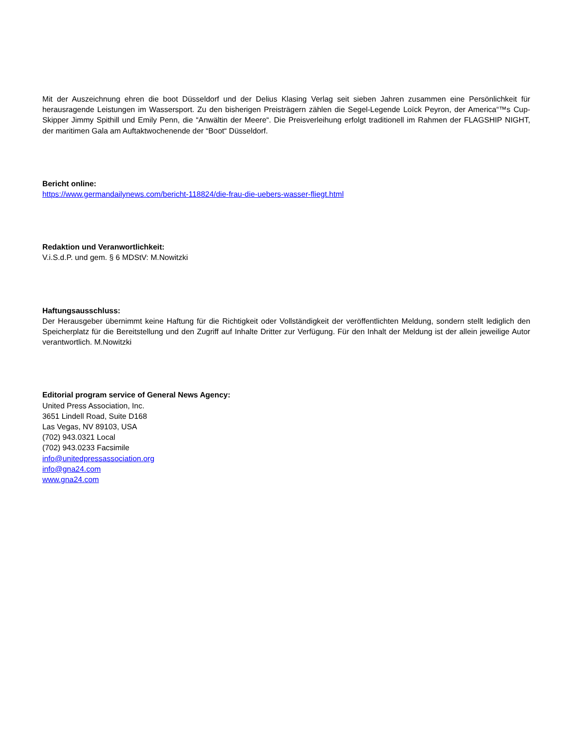Mit der Auszeichnung ehren die boot Düsseldorf und der Delius Klasing Verlag seit sieben Jahren zusammen eine Persönlichkeit für herausragende Leistungen im Wassersport. Zu den bisherigen Preisträgern zählen die Segel-Legende Loïck Peyron, der America“™s Cup-Skipper Jimmy Spithill und Emily Penn, die “Anwältin der Meere“. Die Preisverleihung erfolgt traditionell im Rahmen der FLAGSHIP NIGHT, der maritimen Gala am Auftaktwochenende der “Boot“ Düsseldorf.
Bericht online:
https://www.germandailynews.com/bericht-118824/die-frau-die-uebers-wasser-fliegt.html
Redaktion und Veranwortlichkeit:
V.i.S.d.P. und gem. § 6 MDStV: M.Nowitzki
Haftungsausschluss:
Der Herausgeber übernimmt keine Haftung für die Richtigkeit oder Vollständigkeit der veröffentlichten Meldung, sondern stellt lediglich den Speicherplatz für die Bereitstellung und den Zugriff auf Inhalte Dritter zur Verfügung. Für den Inhalt der Meldung ist der allein jeweilige Autor verantwortlich. M.Nowitzki
Editorial program service of General News Agency:
United Press Association, Inc.
3651 Lindell Road, Suite D168
Las Vegas, NV 89103, USA
(702) 943.0321 Local
(702) 943.0233 Facsimile
info@unitedpressassociation.org
info@gna24.com
www.gna24.com